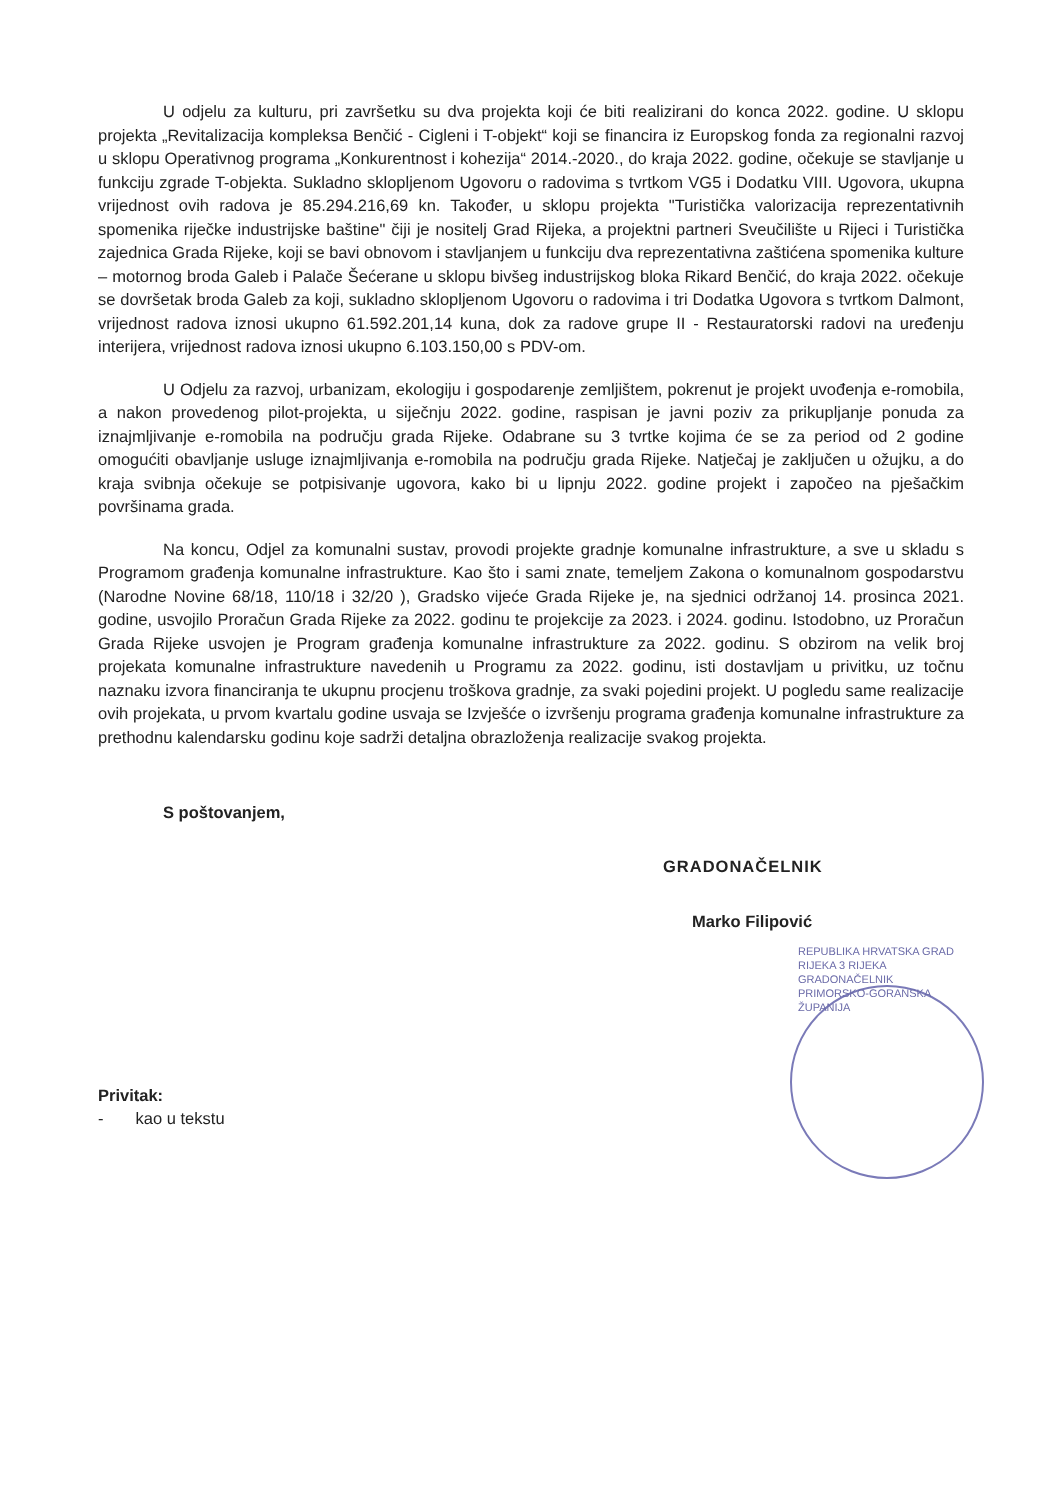U odjelu za kulturu, pri završetku su dva projekta koji će biti realizirani do konca 2022. godine. U sklopu projekta „Revitalizacija kompleksa Benčić - Cigleni i T-objekt“ koji se financira iz Europskog fonda za regionalni razvoj u sklopu Operativnog programa „Konkurentnost i kohezija“ 2014.-2020., do kraja 2022. godine, očekuje se stavljanje u funkciju zgrade T-objekta. Sukladno sklopljenom Ugovoru o radovima s tvrtkom VG5 i Dodatku VIII. Ugovora, ukupna vrijednost ovih radova je 85.294.216,69 kn. Također, u sklopu projekta "Turistička valorizacija reprezentativnih spomenika riječke industrijske baštine" čiji je nositelj Grad Rijeka, a projektni partneri Sveučilište u Rijeci i Turistička zajednica Grada Rijeke, koji se bavi obnovom i stavljanjem u funkciju dva reprezentativna zaštićena spomenika kulture – motornog broda Galeb i Palače Šećerane u sklopu bivšeg industrijskog bloka Rikard Benčić, do kraja 2022. očekuje se dovršetak broda Galeb za koji, sukladno sklopljenom Ugovoru o radovima i tri Dodatka Ugovora s tvrtkom Dalmont, vrijednost radova iznosi ukupno 61.592.201,14 kuna, dok za radove grupe II - Restauratorski radovi na uređenju interijera, vrijednost radova iznosi ukupno 6.103.150,00 s PDV-om.
U Odjelu za razvoj, urbanizam, ekologiju i gospodarenje zemljištem, pokrenut je projekt uvođenja e-romobila, a nakon provedenog pilot-projekta, u siječnju 2022. godine, raspisan je javni poziv za prikupljanje ponuda za iznajmljivanje e-romobila na području grada Rijeke. Odabrane su 3 tvrtke kojima će se za period od 2 godine omogućiti obavljanje usluge iznajmljivanja e-romobila na području grada Rijeke. Natječaj je zaključen u ožujku, a do kraja svibnja očekuje se potpisivanje ugovora, kako bi u lipnju 2022. godine projekt i započeo na pješačkim površinama grada.
Na koncu, Odjel za komunalni sustav, provodi projekte gradnje komunalne infrastrukture, a sve u skladu s Programom građenja komunalne infrastrukture. Kao što i sami znate, temeljem Zakona o komunalnom gospodarstvu (Narodne Novine 68/18, 110/18 i 32/20 ), Gradsko vijeće Grada Rijeke je, na sjednici održanoj 14. prosinca 2021. godine, usvojilo Proračun Grada Rijeke za 2022. godinu te projekcije za 2023. i 2024. godinu. Istodobno, uz Proračun Grada Rijeke usvojen je Program građenja komunalne infrastrukture za 2022. godinu. S obzirom na velik broj projekata komunalne infrastrukture navedenih u Programu za 2022. godinu, isti dostavljam u privitku, uz točnu naznaku izvora financiranja te ukupnu procjenu troškova gradnje, za svaki pojedini projekt. U pogledu same realizacije ovih projekata, u prvom kvartalu godine usvaja se Izvješće o izvršenju programa građenja komunalne infrastrukture za prethodnu kalendarsku godinu koje sadrži detaljna obrazloženja realizacije svakog projekta.
S poštovanjem,
GRADONAČELNIK
Marko Filipović
REPUBLIKA HRVATSKA GRAD RIJEKA 3 RIJEKA GRADONAČELNIK PRIMORSKO-GORANSKA ŽUPANIJA
Privitak:
- kao u tekstu